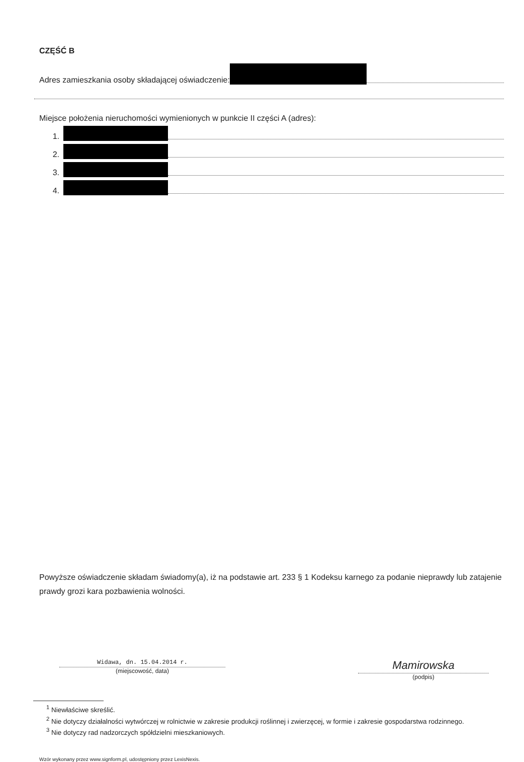CZĘŚĆ B
Adres zamieszkania osoby składającej oświadczenie:
Miejsce położenia nieruchomości wymienionych w punkcie II części A (adres):
1.
2.
3.
4.
Powyższe oświadczenie składam świadomy(a), iż na podstawie art. 233 § 1 Kodeksu karnego za podanie nieprawdy lub zatajenie prawdy grozi kara pozbawienia wolności.
Widawa, dn. 15.04.2014 r.
(miejscowość, data)
Mamirowska
(podpis)
<sup>1</sup> Niewłaściwe skreślić.
<sup>2</sup> Nie dotyczy działalności wytwórczej w rolnictwie w zakresie produkcji roślinnej i zwierzęcej, w formie i zakresie gospodarstwa rodzinnego.
<sup>3</sup> Nie dotyczy rad nadzorczych spółdzielni mieszkaniowych.
Wzór wykonany przez www.signform.pl, udostępniony przez LexisNexis.